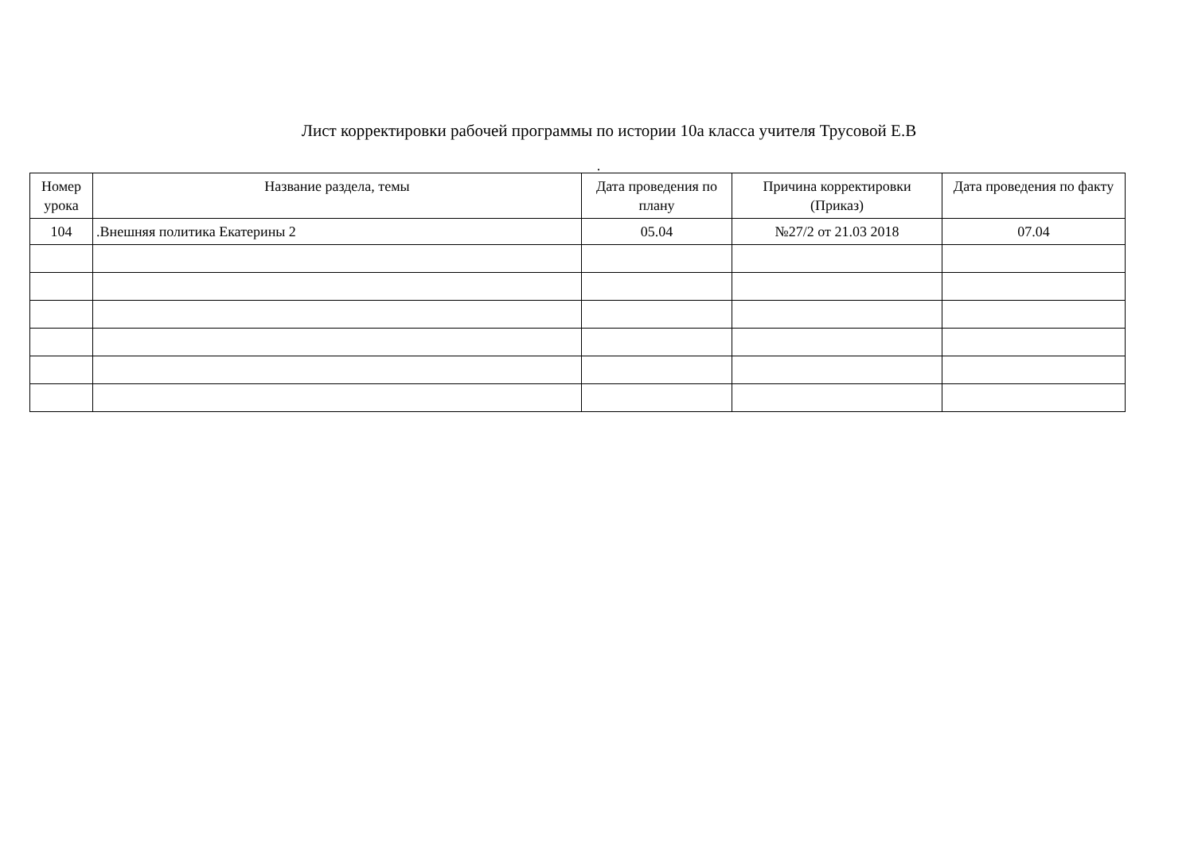Лист корректировки рабочей программы по истории 10а класса учителя Трусовой Е.В
.
| Номер урока | Название раздела, темы | Дата проведения по плану | Причина корректировки (Приказ) | Дата проведения по факту |
| --- | --- | --- | --- | --- |
| 104 | .Внешняя политика Екатерины 2 | 05.04 | №27/2 от 21.03 2018 | 07.04 |